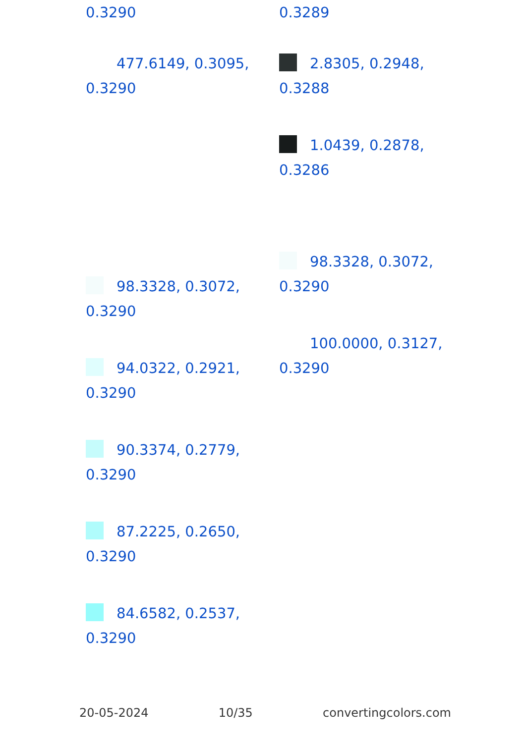0.3290
477.6149, 0.3095, 0.3290
98.3328, 0.3072, 0.3290
94.0322, 0.2921, 0.3290
90.3374, 0.2779, 0.3290
87.2225, 0.2650, 0.3290
84.6582, 0.2537, 0.3290
0.3289
2.8305, 0.2948, 0.3288
1.0439, 0.2878, 0.3286
98.3328, 0.3072, 0.3290
100.0000, 0.3127, 0.3290
20-05-2024 10/35 convertingcolors.com